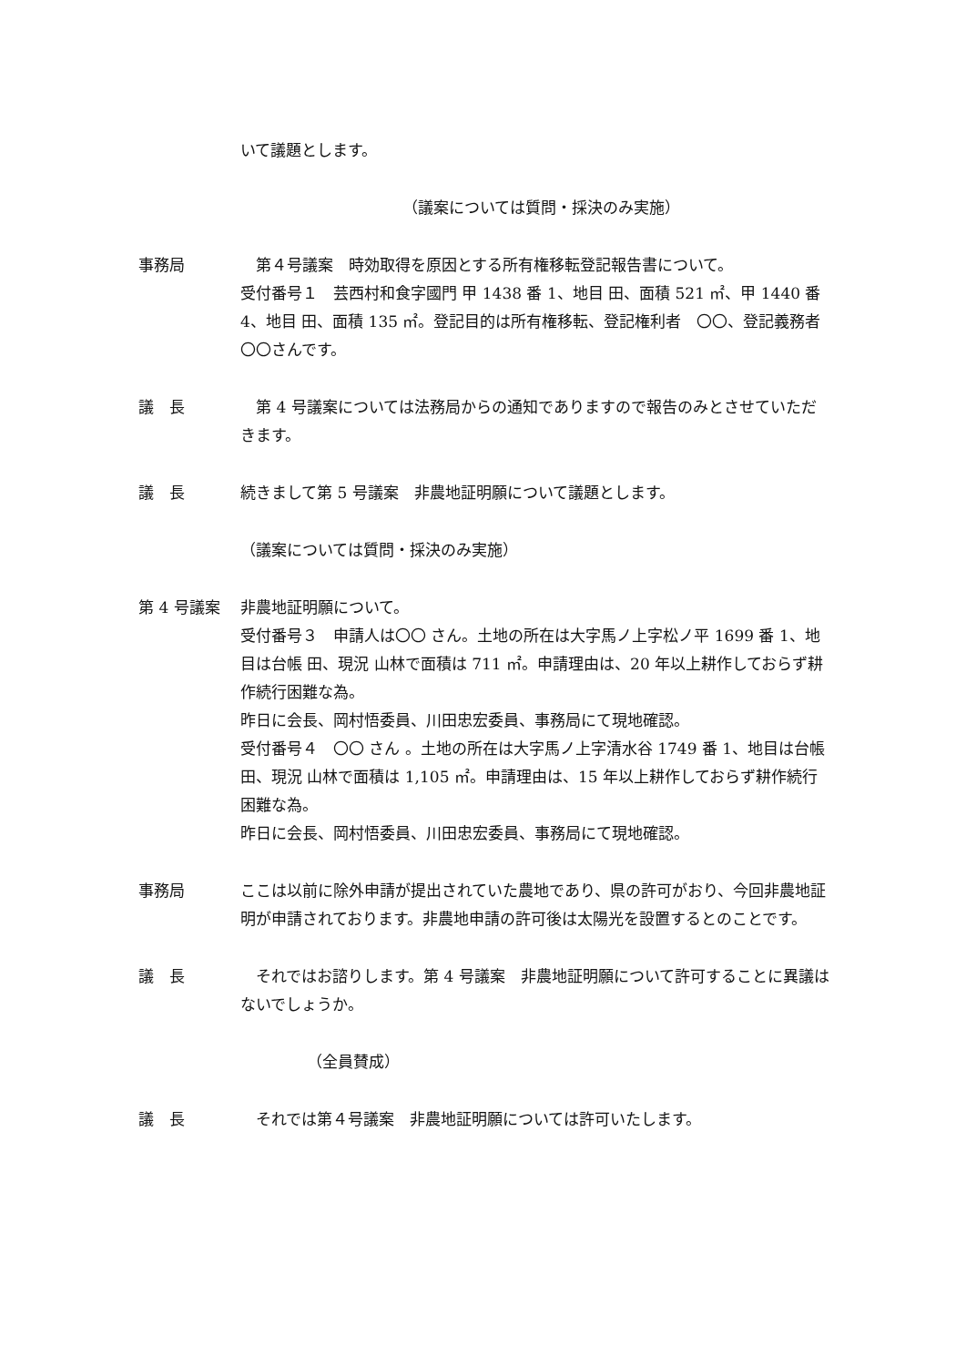いて議題とします。
（議案については質問・採決のみ実施）
事務局 　第４号議案　時効取得を原因とする所有権移転登記報告書について。
受付番号１　芸西村和食字國門 甲 1438 番 1、地目 田、面積 521 ㎡、甲 1440 番 4、地目 田、面積 135 ㎡。登記目的は所有権移転、登記権利者　〇〇、登記義務者　〇〇さんです。
議　長 　第 4 号議案については法務局からの通知でありますので報告のみとさせていただきます。
議　長 続きまして第 5 号議案　非農地証明願について議題とします。
（議案については質問・採決のみ実施）
第 4 号議案 非農地証明願について。
受付番号３　申請人は〇〇 さん。土地の所在は大字馬ノ上字松ノ平 1699 番 1、地目は台帳 田、現況 山林で面積は 711 ㎡。申請理由は、20 年以上耕作しておらず耕作続行困難な為。
昨日に会長、岡村悟委員、川田忠宏委員、事務局にて現地確認。
受付番号４　〇〇 さん 。土地の所在は大字馬ノ上字清水谷 1749 番 1、地目は台帳 田、現況 山林で面積は 1,105 ㎡。申請理由は、15 年以上耕作しておらず耕作続行困難な為。
昨日に会長、岡村悟委員、川田忠宏委員、事務局にて現地確認。
事務局 ここは以前に除外申請が提出されていた農地であり、県の許可がおり、今回非農地証明が申請されております。非農地申請の許可後は太陽光を設置するとのことです。
議　長 　それではお諮りします。第 4 号議案　非農地証明願について許可することに異議はないでしょうか。
（全員賛成）
議　長 　それでは第４号議案　非農地証明願については許可いたします。